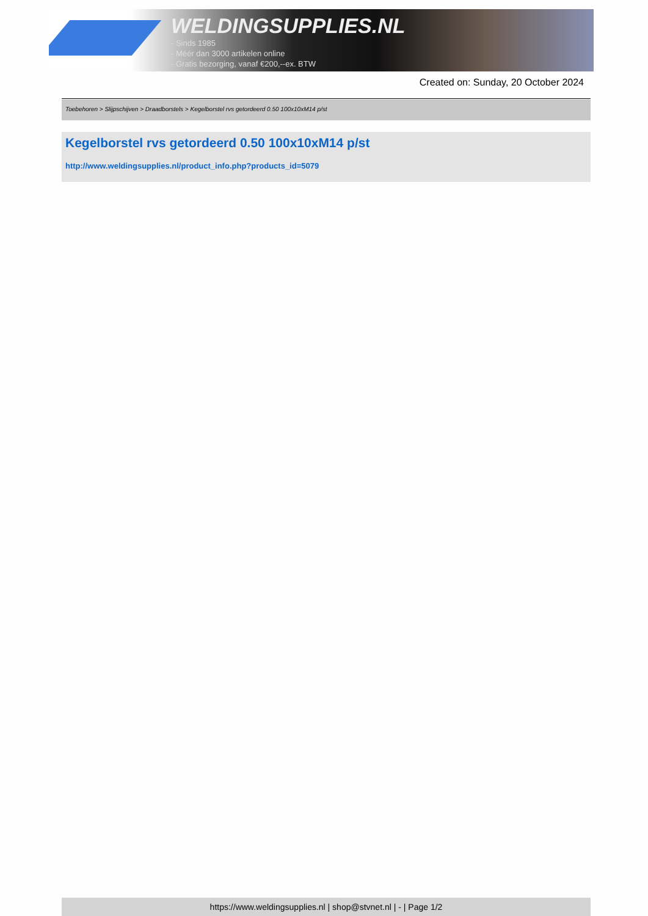WELDINGSUPPLIES.NL
- Sinds 1985
- Méér dan 3000 artikelen online
- Gratis bezorging, vanaf €200,--ex. BTW
Created on: Sunday, 20 October 2024
Toebehoren > Slijpschijven > Draadborstels > Kegelborstel rvs getordeerd 0.50 100x10xM14 p/st
Kegelborstel rvs getordeerd 0.50 100x10xM14 p/st
http://www.weldingsupplies.nl/product_info.php?products_id=5079
https://www.weldingsupplies.nl | shop@stvnet.nl | - | Page 1/2